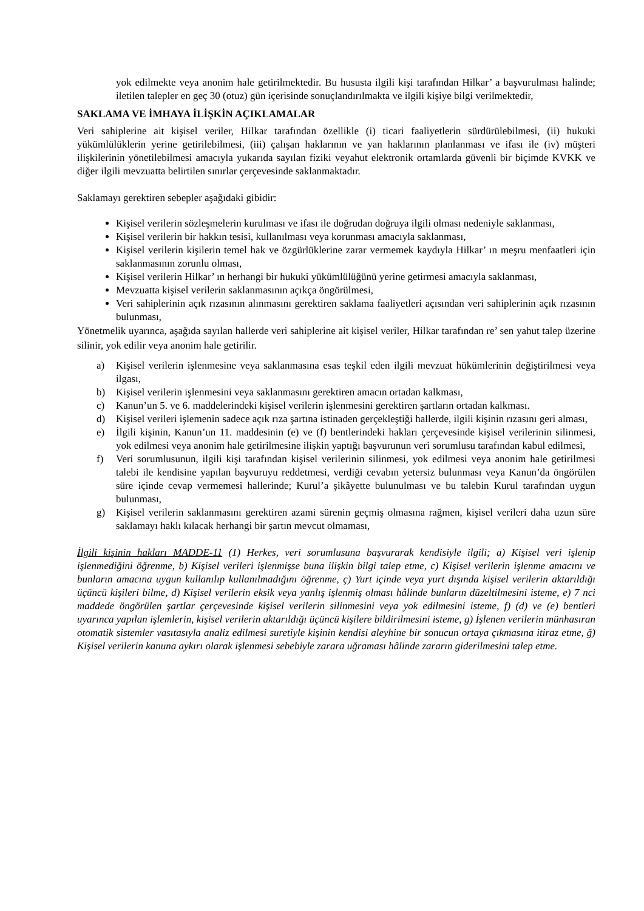yok edilmekte veya anonim hale getirilmektedir. Bu hususta ilgili kişi tarafından Hilkar’ a başvurulması halinde; iletilen talepler en geç 30 (otuz) gün içerisinde sonuçlandırılmakta ve ilgili kişiye bilgi verilmektedir,
SAKLAMA VE İMHAYA İLİŞKİN AÇIKLAMALAR
Veri sahiplerine ait kişisel veriler, Hilkar tarafından özellikle (i) ticari faaliyetlerin sürdürülebilmesi, (ii) hukuki yükümlülüklerin yerine getirilebilmesi, (iii) çalışan haklarının ve yan haklarının planlanması ve ifası ile (iv) müşteri ilişkilerinin yönetilebilmesi amacıyla yukarıda sayılan fiziki veyahut elektronik ortamlarda güvenli bir biçimde KVKK ve diğer ilgili mevzuatta belirtilen sınırlar çerçevesinde saklanmaktadır.
Saklamayı gerektiren sebepler aşağıdaki gibidir:
Kişisel verilerin sözleşmelerin kurulması ve ifası ile doğrudan doğruya ilgili olması nedeniyle saklanması,
Kişisel verilerin bir hakkın tesisi, kullanılması veya korunması amacıyla saklanması,
Kişisel verilerin kişilerin temel hak ve özgürlüklerine zarar vermemek kaydıyla Hilkar’ ın meşru menfaatleri için saklanmasının zorunlu olması,
Kişisel verilerin Hilkar’ ın herhangi bir hukuki yükümlülüğünü yerine getirmesi amacıyla saklanması,
Mevzuatta kişisel verilerin saklanmasının açıkça öngörülmesi,
Veri sahiplerinin açık rızasının alınmasını gerektiren saklama faaliyetleri açısından veri sahiplerinin açık rızasının bulunması,
Yönetmelik uyarınca, aşağıda sayılan hallerde veri sahiplerine ait kişisel veriler, Hilkar tarafından re’ sen yahut talep üzerine silinir, yok edilir veya anonim hale getirilir.
a) Kişisel verilerin işlenmesine veya saklanmasına esas teşkil eden ilgili mevzuat hükümlerinin değiştirilmesi veya ilgası,
b) Kişisel verilerin işlenmesini veya saklanmasını gerektiren amacın ortadan kalkması,
c) Kanun’un 5. ve 6. maddelerindeki kişisel verilerin işlenmesini gerektiren şartların ortadan kalkması.
d) Kişisel verileri işlemenin sadece açık rıza şartına istinaden gerçekleştiği hallerde, ilgili kişinin rızasını geri alması,
e) İlgili kişinin, Kanun’un 11. maddesinin (e) ve (f) bentlerindeki hakları çerçevesinde kişisel verilerinin silinmesi, yok edilmesi veya anonim hale getirilmesine ilişkin yaptığı başvurunun veri sorumlusu tarafından kabul edilmesi,
f) Veri sorumlusunun, ilgili kişi tarafından kişisel verilerinin silinmesi, yok edilmesi veya anonim hale getirilmesi talebi ile kendisine yapılan başvuruyu reddetmesi, verdiği cevabın yetersiz bulunması veya Kanun’da öngörülen süre içinde cevap vermemesi hallerinde; Kurul’a şikâyette bulunulması ve bu talebin Kurul tarafından uygun bulunması,
g) Kişisel verilerin saklanmasını gerektiren azami sürenin geçmiş olmasına rağmen, kişisel verileri daha uzun süre saklamayı haklı kılacak herhangi bir şartın mevcut olmaması,
İlgili kişinin hakları MADDE-11 (1) Herkes, veri sorumlusuna başvurarak kendisiyle ilgili; a) Kişisel veri işlenip işlenmediğini öğrenme, b) Kişisel verileri işlenmişse buna ilişkin bilgi talep etme, c) Kişisel verilerin işlenme amacını ve bunların amacına uygun kullanılıp kullanılmadığını öğrenme, ç) Yurt içinde veya yurt dışında kişisel verilerin aktarıldığı üçüncü kişileri bilme, d) Kişisel verilerin eksik veya yanlış işlenmiş olması hâlinde bunların düzeltilmesini isteme, e) 7 nci maddede öngörülen şartlar çerçevesinde kişisel verilerin silinmesini veya yok edilmesini isteme, f) (d) ve (e) bentleri uyarınca yapılan işlemlerin, kişisel verilerin aktarıldığı üçüncü kişilere bildirilmesini isteme, g) İşlenen verilerin münhasıran otomatik sistemler vasıtasıyla analiz edilmesi suretiyle kişinin kendisi aleyhine bir sonucun ortaya çıkmasına itiraz etme, ğ) Kişisel verilerin kanuna aykırı olarak işlenmesi sebebiyle zarara uğraması hâlinde zararın giderilmesini talep etme.